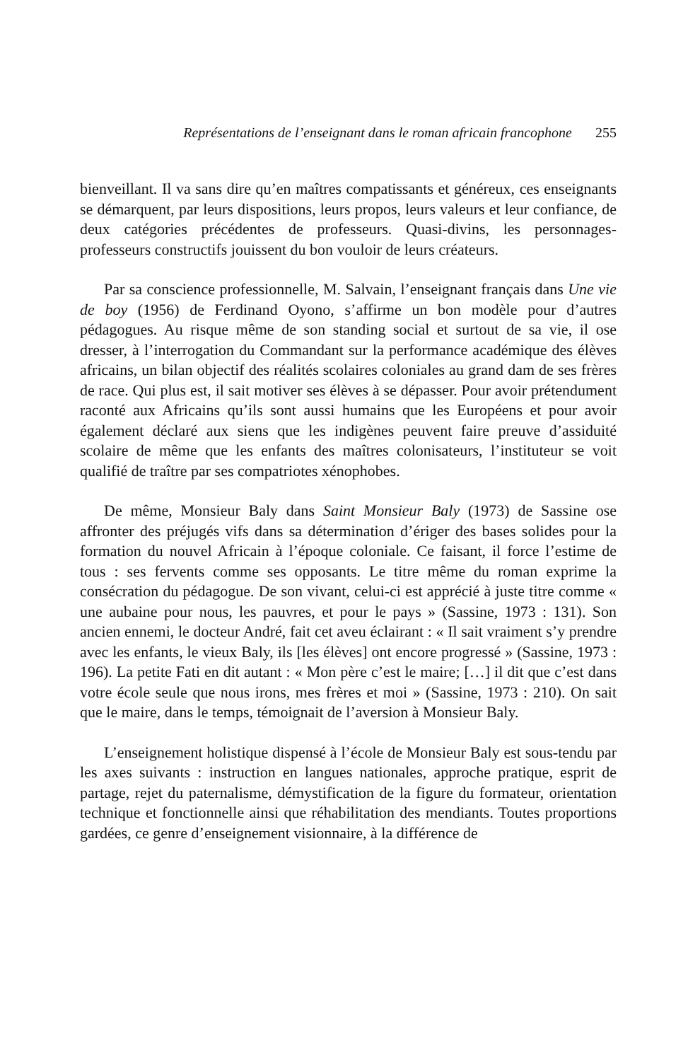Représentations de l’enseignant dans le roman africain francophone 255
bienveillant. Il va sans dire qu’en maîtres compatissants et généreux, ces enseignants se démarquent, par leurs dispositions, leurs propos, leurs valeurs et leur confiance, de deux catégories précédentes de professeurs. Quasi-divins, les personnages-professeurs constructifs jouissent du bon vouloir de leurs créateurs.
Par sa conscience professionnelle, M. Salvain, l’enseignant français dans Une vie de boy (1956) de Ferdinand Oyono, s’affirme un bon modèle pour d’autres pédagogues. Au risque même de son standing social et surtout de sa vie, il ose dresser, à l’interrogation du Commandant sur la performance académique des élèves africains, un bilan objectif des réalités scolaires coloniales au grand dam de ses frères de race. Qui plus est, il sait motiver ses élèves à se dépasser. Pour avoir prétendument raconté aux Africains qu’ils sont aussi humains que les Européens et pour avoir également déclaré aux siens que les indigènes peuvent faire preuve d’assiduité scolaire de même que les enfants des maîtres colonisateurs, l’instituteur se voit qualifié de traître par ses compatriotes xénophobes.
De même, Monsieur Baly dans Saint Monsieur Baly (1973) de Sassine ose affronter des préjugés vifs dans sa détermination d’ériger des bases solides pour la formation du nouvel Africain à l’époque coloniale. Ce faisant, il force l’estime de tous : ses fervents comme ses opposants. Le titre même du roman exprime la consécration du pédagogue. De son vivant, celui-ci est apprécié à juste titre comme « une aubaine pour nous, les pauvres, et pour le pays » (Sassine, 1973 : 131). Son ancien ennemi, le docteur André, fait cet aveu éclairant : « Il sait vraiment s’y prendre avec les enfants, le vieux Baly, ils [les élèves] ont encore progressé » (Sassine, 1973 : 196). La petite Fati en dit autant : « Mon père c’est le maire; […] il dit que c’est dans votre école seule que nous irons, mes frères et moi » (Sassine, 1973 : 210). On sait que le maire, dans le temps, témoignait de l’aversion à Monsieur Baly.
L’enseignement holistique dispensé à l’école de Monsieur Baly est sous-tendu par les axes suivants : instruction en langues nationales, approche pratique, esprit de partage, rejet du paternalisme, démystification de la figure du formateur, orientation technique et fonctionnelle ainsi que réhabilitation des mendiants. Toutes proportions gardées, ce genre d’enseignement visionnaire, à la différence de